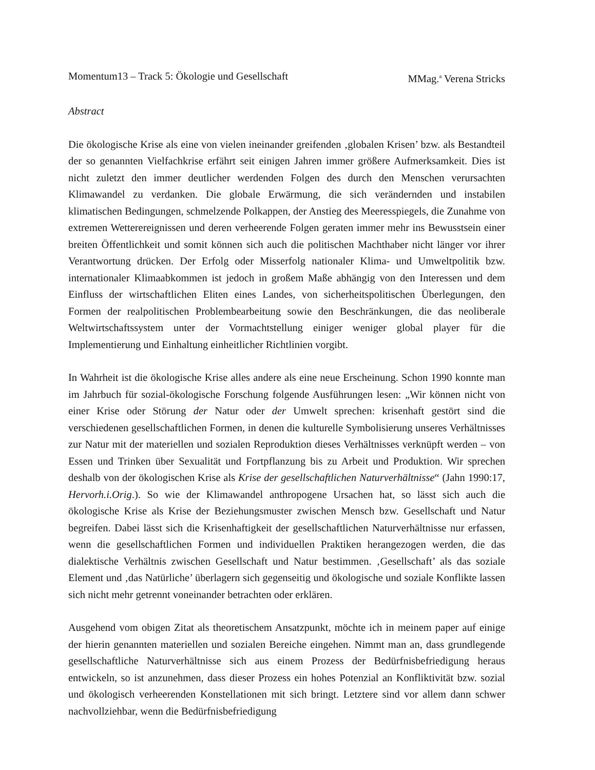Momentum13 – Track 5: Ökologie und Gesellschaft MMag.<sup>a</sup> Verena Stricks
Abstract
Die ökologische Krise als eine von vielen ineinander greifenden ‚globalen Krisen’ bzw. als Bestandteil der so genannten Vielfachkrise erfährt seit einigen Jahren immer größere Aufmerksamkeit. Dies ist nicht zuletzt den immer deutlicher werdenden Folgen des durch den Menschen verursachten Klimawandel zu verdanken. Die globale Erwärmung, die sich verändernden und instabilen klimatischen Bedingungen, schmelzende Polkappen, der Anstieg des Meeresspiegels, die Zunahme von extremen Wetterereignissen und deren verheerende Folgen geraten immer mehr ins Bewusstsein einer breiten Öffentlichkeit und somit können sich auch die politischen Machthaber nicht länger vor ihrer Verantwortung drücken. Der Erfolg oder Misserfolg nationaler Klima- und Umweltpolitik bzw. internationaler Klimaabkommen ist jedoch in großem Maße abhängig von den Interessen und dem Einfluss der wirtschaftlichen Eliten eines Landes, von sicherheitspolitischen Überlegungen, den Formen der realpolitischen Problembearbeitung sowie den Beschränkungen, die das neoliberale Weltwirtschaftssystem unter der Vormachtstellung einiger weniger global player für die Implementierung und Einhaltung einheitlicher Richtlinien vorgibt.
In Wahrheit ist die ökologische Krise alles andere als eine neue Erscheinung. Schon 1990 konnte man im Jahrbuch für sozial-ökologische Forschung folgende Ausführungen lesen: „Wir können nicht von einer Krise oder Störung der Natur oder der Umwelt sprechen: krisenhaft gestört sind die verschiedenen gesellschaftlichen Formen, in denen die kulturelle Symbolisierung unseres Verhältnisses zur Natur mit der materiellen und sozialen Reproduktion dieses Verhältnisses verknüpft werden – von Essen und Trinken über Sexualität und Fortpflanzung bis zu Arbeit und Produktion. Wir sprechen deshalb von der ökologischen Krise als Krise der gesellschaftlichen Naturverhältnisse“ (Jahn 1990:17, Hervorh.i.Orig.). So wie der Klimawandel anthropogene Ursachen hat, so lässt sich auch die ökologische Krise als Krise der Beziehungsmuster zwischen Mensch bzw. Gesellschaft und Natur begreifen. Dabei lässt sich die Krisenhaftigkeit der gesellschaftlichen Naturverhältnisse nur erfassen, wenn die gesellschaftlichen Formen und individuellen Praktiken herangezogen werden, die das dialektische Verhältnis zwischen Gesellschaft und Natur bestimmen. ‚Gesellschaft’ als das soziale Element und ‚das Natürliche’ überlagern sich gegenseitig und ökologische und soziale Konflikte lassen sich nicht mehr getrennt voneinander betrachten oder erklären.
Ausgehend vom obigen Zitat als theoretischem Ansatzpunkt, möchte ich in meinem paper auf einige der hierin genannten materiellen und sozialen Bereiche eingehen. Nimmt man an, dass grundlegende gesellschaftliche Naturverhältnisse sich aus einem Prozess der Bedürfnisbefriedigung heraus entwickeln, so ist anzunehmen, dass dieser Prozess ein hohes Potenzial an Konfliktivität bzw. sozial und ökologisch verheerenden Konstellationen mit sich bringt. Letztere sind vor allem dann schwer nachvollziehbar, wenn die Bedürfnisbefriedigung